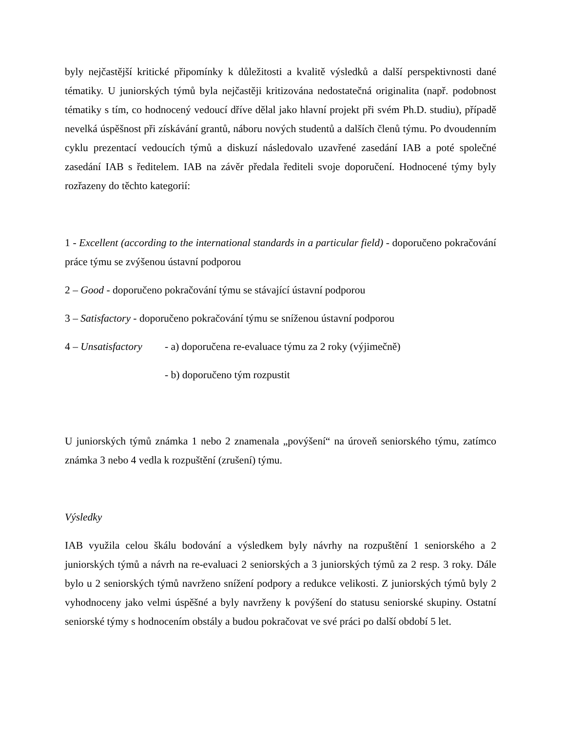byly nejčastější kritické připomínky k důležitosti a kvalitě výsledků a další perspektivnosti dané tématiky. U juniorských týmů byla nejčastěji kritizována nedostatečná originalita (např. podobnost tématiky s tím, co hodnocený vedoucí dříve dělal jako hlavní projekt při svém Ph.D. studiu), případě nevelká úspěšnost při získávání grantů, náboru nových studentů a dalších členů týmu. Po dvoudenním cyklu prezentací vedoucích týmů a diskuzí následovalo uzavřené zasedání IAB a poté společné zasedání IAB s ředitelem. IAB na závěr předala řediteli svoje doporučení. Hodnocené týmy byly rozřazeny do těchto kategorií:
1 - Excellent (according to the international standards in a particular field) - doporučeno pokračování práce týmu se zvýšenou ústavní podporou
2 – Good - doporučeno pokračování týmu se stávající ústavní podporou
3 – Satisfactory - doporučeno pokračování týmu se sníženou ústavní podporou
4 – Unsatisfactory - a) doporučena re-evaluace týmu za 2 roky (výjimečně)
- b) doporučeno tým rozpustit
U juniorských týmů známka 1 nebo 2 znamenala „povýšení“ na úroveň seniorského týmu, zatímco známka 3 nebo 4 vedla k rozpuštění (zrušení) týmu.
Výsledky
IAB využila celou škálu bodování a výsledkem byly návrhy na rozpuštění 1 seniorského a 2 juniorských týmů a návrh na re-evaluaci 2 seniorských a 3 juniorských týmů za 2 resp. 3 roky. Dále bylo u 2 seniorských týmů navrženo snížení podpory a redukce velikosti. Z juniorských týmů byly 2 vyhodnoceny jako velmi úspěšné a byly navrženy k povýšení do statusu seniorské skupiny. Ostatní seniorské týmy s hodnocením obstály a budou pokračovat ve své práci po další období 5 let.